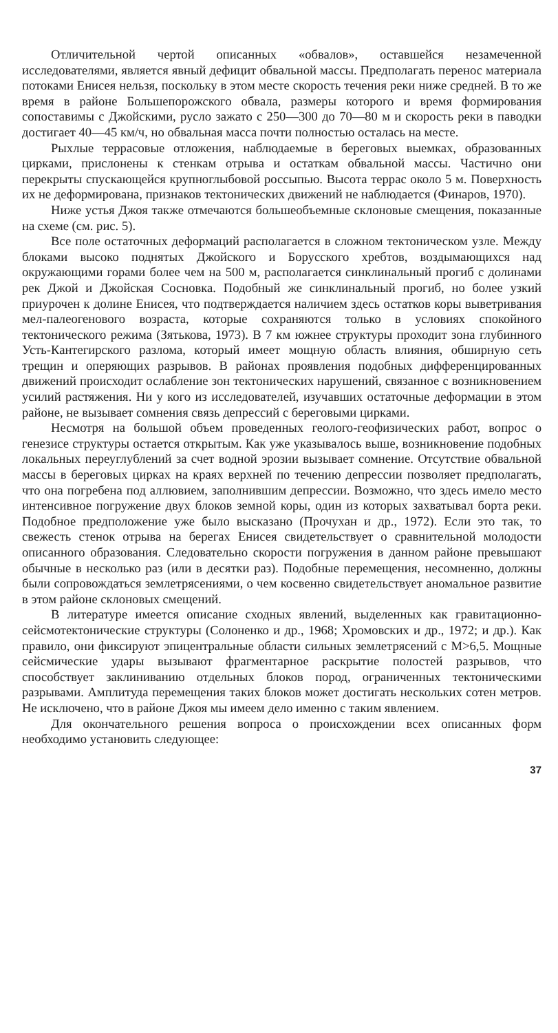Отличительной чертой описанных «обвалов», оставшейся незамеченной исследователями, является явный дефицит обвальной массы. Предполагать перенос материала потоками Енисея нельзя, поскольку в этом месте скорость течения реки ниже средней. В то же время в районе Большепорожского обвала, размеры которого и время формирования сопоставимы с Джойскими, русло зажато с 250—300 до 70—80 м и скорость реки в паводки достигает 40—45 км/ч, но обвальная масса почти полностью осталась на месте.
Рыхлые террасовые отложения, наблюдаемые в береговых выемках, образованных цирками, прислонены к стенкам отрыва и остаткам обвальной массы. Частично они перекрыты спускающейся крупноглыбовой россыпью. Высота террас около 5 м. Поверхность их не деформирована, признаков тектонических движений не наблюдается (Финаров, 1970).
Ниже устья Джоя также отмечаются большеобъемные склоновые смещения, показанные на схеме (см. рис. 5).
Все поле остаточных деформаций располагается в сложном тектоническом узле. Между блоками высоко поднятых Джойского и Борусского хребтов, воздымающихся над окружающими горами более чем на 500 м, располагается синклинальный прогиб с долинами рек Джой и Джойская Сосновка. Подобный же синклинальный прогиб, но более узкий приурочен к долине Енисея, что подтверждается наличием здесь остатков коры выветривания мел-палеогенового возраста, которые сохраняются только в условиях спокойного тектонического режима (Зятькова, 1973). В 7 км южнее структуры проходит зона глубинного Усть-Кантегирского разлома, который имеет мощную область влияния, обширную сеть трещин и оперяющих разрывов. В районах проявления подобных дифференцированных движений происходит ослабление зон тектонических нарушений, связанное с возникновением усилий растяжения. Ни у кого из исследователей, изучавших остаточные деформации в этом районе, не вызывает сомнения связь депрессий с береговыми цирками.
Несмотря на большой объем проведенных геолого-геофизических работ, вопрос о генезисе структуры остается открытым. Как уже указывалось выше, возникновение подобных локальных переуглублений за счет водной эрозии вызывает сомнение. Отсутствие обвальной массы в береговых цирках на краях верхней по течению депрессии позволяет предполагать, что она погребена под аллювием, заполнившим депрессии. Возможно, что здесь имело место интенсивное погружение двух блоков земной коры, один из которых захватывал борта реки. Подобное предположение уже было высказано (Прочухан и др., 1972). Если это так, то свежесть стенок отрыва на берегах Енисея свидетельствует о сравнительной молодости описанного образования. Следовательно скорости погружения в данном районе превышают обычные в несколько раз (или в десятки раз). Подобные перемещения, несомненно, должны были сопровождаться землетрясениями, о чем косвенно свидетельствует аномальное развитие в этом районе склоновых смещений.
В литературе имеется описание сходных явлений, выделенных как гравитационно-сейсмотектонические структуры (Солоненко и др., 1968; Хромовских и др., 1972; и др.). Как правило, они фиксируют эпицентральные области сильных землетрясений с M>6,5. Мощные сейсмические удары вызывают фрагментарное раскрытие полостей разрывов, что способствует заклиниванию отдельных блоков пород, ограниченных тектоническими разрывами. Амплитуда перемещения таких блоков может достигать нескольких сотен метров. Не исключено, что в районе Джоя мы имеем дело именно с таким явлением.
Для окончательного решения вопроса о происхождении всех описанных форм необходимо установить следующее:
37